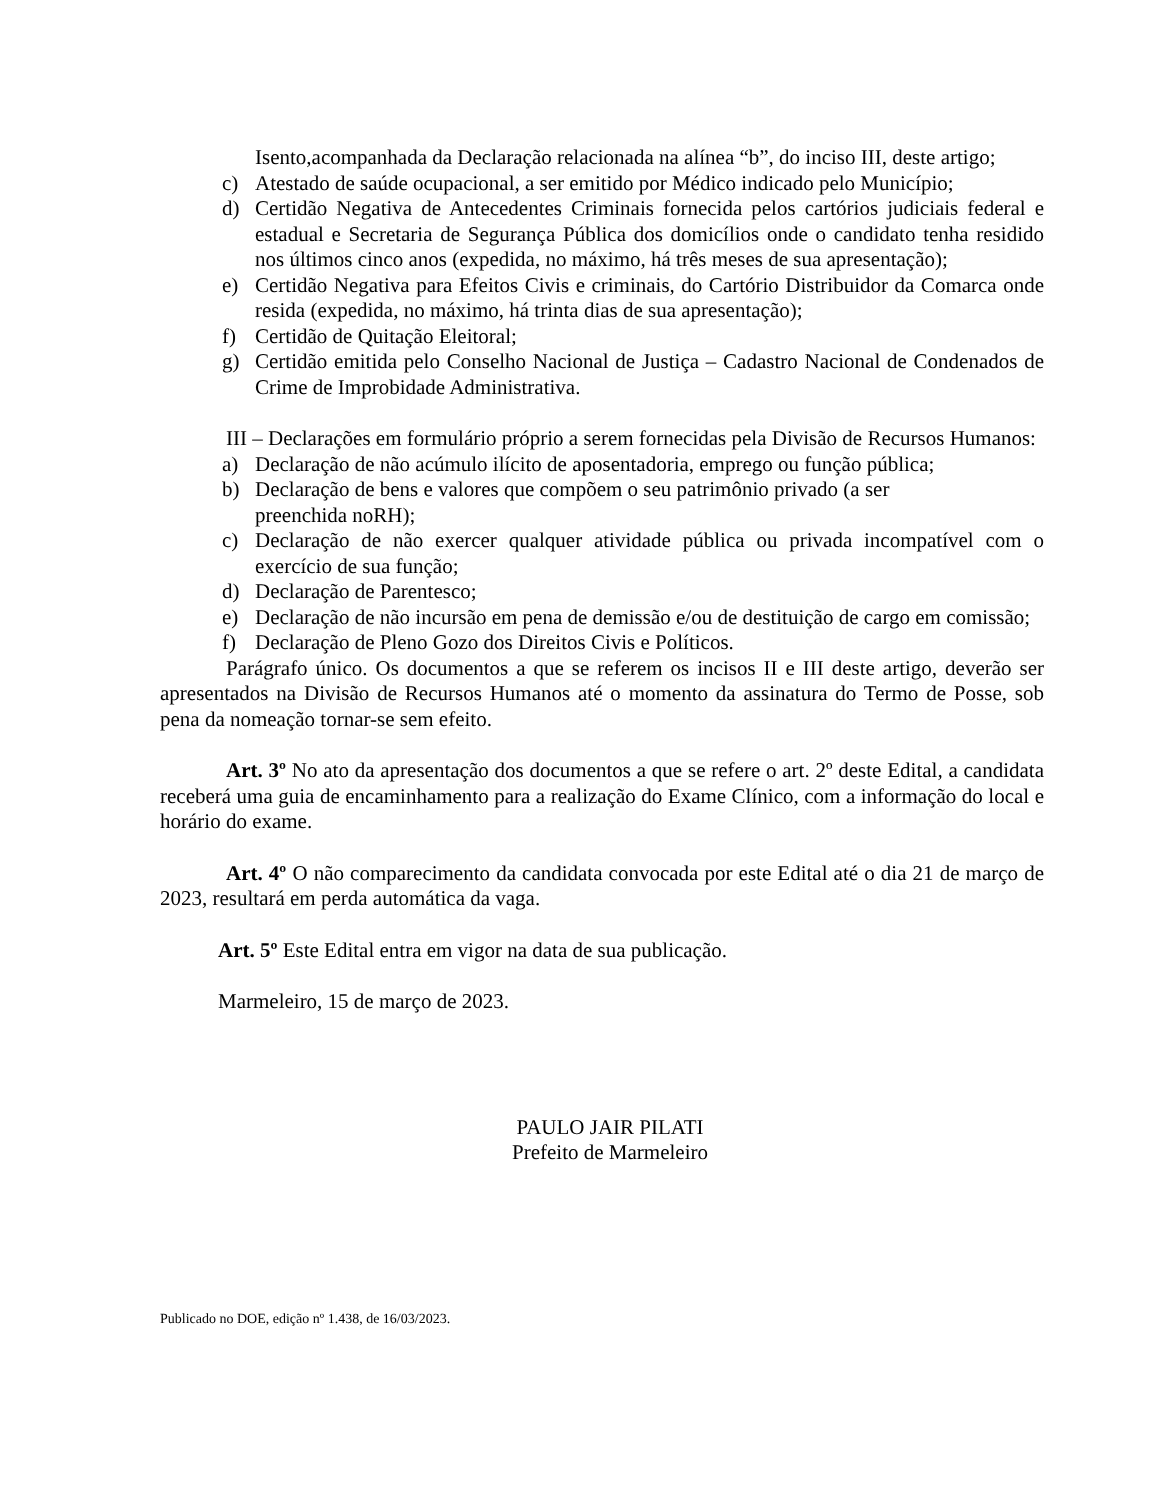Isento,acompanhada da Declaração relacionada na alínea “b”, do inciso III, deste artigo;
c) Atestado de saúde ocupacional, a ser emitido por Médico indicado pelo Município;
d) Certidão Negativa de Antecedentes Criminais fornecida pelos cartórios judiciais federal e estadual e Secretaria de Segurança Pública dos domicílios onde o candidato tenha residido nos últimos cinco anos (expedida, no máximo, há três meses de sua apresentação);
e) Certidão Negativa para Efeitos Civis e criminais, do Cartório Distribuidor da Comarca onde resida (expedida, no máximo, há trinta dias de sua apresentação);
f) Certidão de Quitação Eleitoral;
g) Certidão emitida pelo Conselho Nacional de Justiça – Cadastro Nacional de Condenados de Crime de Improbidade Administrativa.
III – Declarações em formulário próprio a serem fornecidas pela Divisão de Recursos Humanos:
a) Declaração de não acúmulo ilícito de aposentadoria, emprego ou função pública;
b) Declaração de bens e valores que compõem o seu patrimônio privado (a ser
preenchida noRH);
c) Declaração de não exercer qualquer atividade pública ou privada incompatível com o exercício de sua função;
d) Declaração de Parentesco;
e) Declaração de não incursão em pena de demissão e/ou de destituição de cargo em comissão;
f) Declaração de Pleno Gozo dos Direitos Civis e Políticos.
Parágrafo único. Os documentos a que se referem os incisos II e III deste artigo, deverão ser apresentados na Divisão de Recursos Humanos até o momento da assinatura do Termo de Posse, sob pena da nomeação tornar-se sem efeito.
Art. 3º No ato da apresentação dos documentos a que se refere o art. 2º deste Edital, a candidata receberá uma guia de encaminhamento para a realização do Exame Clínico, com a informação do local e horário do exame.
Art. 4º O não comparecimento da candidata convocada por este Edital até o dia 21 de março de 2023, resultará em perda automática da vaga.
Art. 5º Este Edital entra em vigor na data de sua publicação.
Marmeleiro, 15 de março de 2023.
PAULO JAIR PILATI
Prefeito de Marmeleiro
Publicado no DOE, edição nº 1.438, de 16/03/2023.